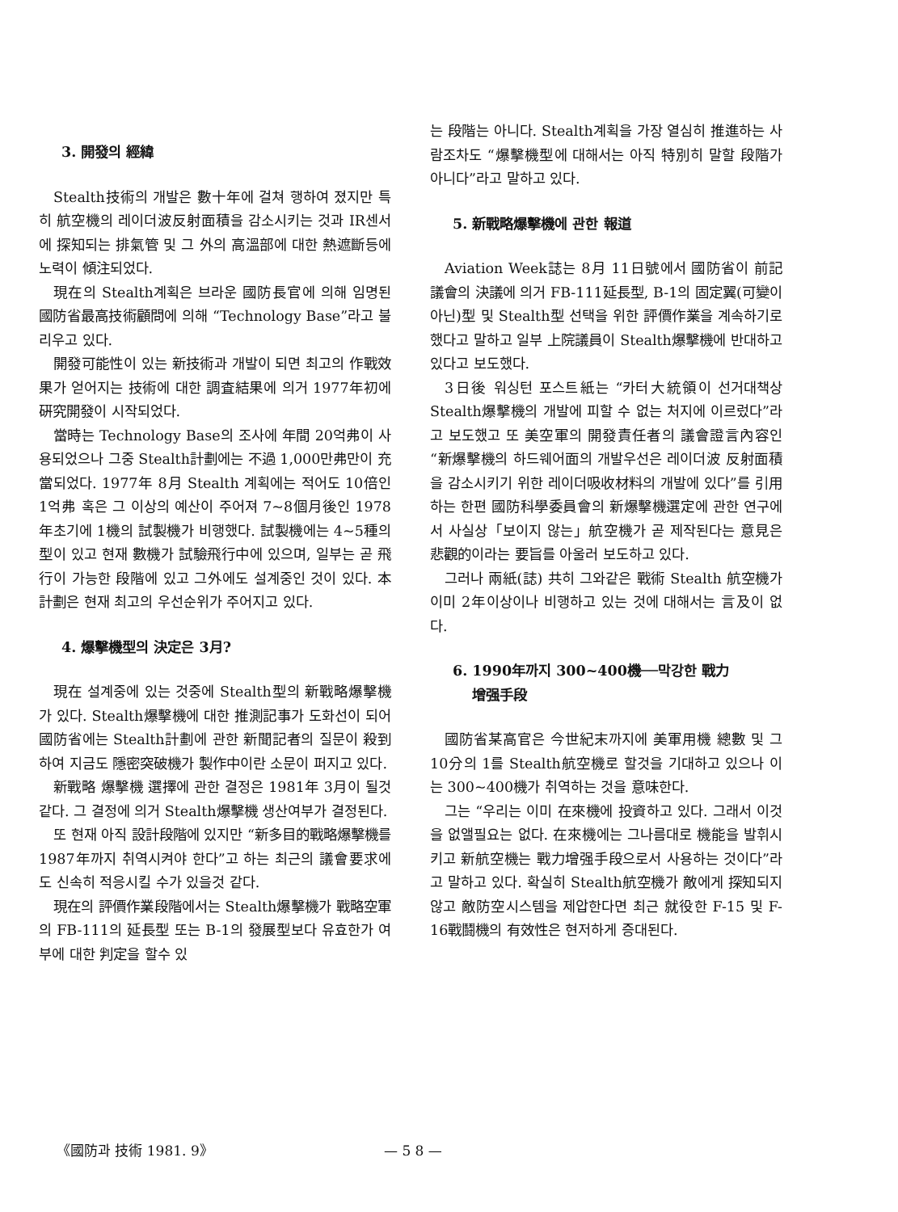3. 開發의 經緯
Stealth技術의 개발은 數十年에 걸쳐 행하여 졌지만 특히 航空機의 레이더波反射面積을 감소시키는 것과 IR센서에 探知되는 排氣管 및 그 外의 高溫部에 대한 熱遮斷등에 노력이 傾注되었다.
現在의 Stealth계획은 브라운 國防長官에 의해 임명된 國防省最高技術顧問에 의해 “Technology Base”라고 불리우고 있다.
開發可能性이 있는 新技術과 개발이 되면 최고의 作戰效果가 얻어지는 技術에 대한 調査結果에 의거 1977年初에 硏究開發이 시작되었다.
當時는 Technology Base의 조사에 年間 20억弗이 사용되었으나 그중 Stealth計劃에는 不過 1,000만弗만이 充當되었다. 1977年 8月 Stealth 계획에는 적어도 10倍인 1억弗 혹은 그 이상의 예산이 주어져 7~8個月後인 1978年초기에 1機의 試製機가 비행했다. 試製機에는 4~5種의 型이 있고 현재 數機가 試驗飛行中에 있으며, 일부는 곧 飛行이 가능한 段階에 있고 그外에도 설계중인 것이 있다. 本計劃은 현재 최고의 우선순위가 주어지고 있다.
4. 爆擊機型의 決定은 3月?
現在 설계중에 있는 것중에 Stealth型의 新戰略爆擊機가 있다. Stealth爆擊機에 대한 推測記事가 도화선이 되어 國防省에는 Stealth計劃에 관한 新聞記者의 질문이 殺到하여 지금도 隱密突破機가 製作中이란 소문이 퍼지고 있다.
新戰略 爆擊機 選擇에 관한 결정은 1981年 3月이 될것 같다. 그 결정에 의거 Stealth爆擊機 생산여부가 결정된다.
또 현재 아직 設計段階에 있지만 “新多目的戰略爆擊機를 1987年까지 취역시켜야 한다”고 하는 최근의 議會要求에도 신속히 적응시킬 수가 있을것 같다.
現在의 評價作業段階에서는 Stealth爆擊機가 戰略空軍의 FB-111의 延長型 또는 B-1의 發展型보다 유효한가 여부에 대한 判定을 할수 있
는 段階는 아니다. Stealth계획을 가장 열심히 推進하는 사람조차도 “爆擊機型에 대해서는 아직 特別히 말할 段階가 아니다”라고 말하고 있다.
5. 新戰略爆擊機에 관한 報道
Aviation Week誌는 8月 11日號에서 國防省이 前記 議會의 決議에 의거 FB-111延長型, B-1의 固定翼(可變이 아닌)型 및 Stealth型 선택을 위한 評價作業을 계속하기로 했다고 말하고 일부 上院議員이 Stealth爆擊機에 반대하고 있다고 보도했다.
3日後 워싱턴 포스트紙는 “카터大統領이 선거대책상 Stealth爆擊機의 개발에 피할 수 없는 처지에 이르렀다”라고 보도했고 또 美空軍의 開發責任者의 議會證言內容인 “新爆擊機의 하드웨어面의 개발우선은 레이더波 反射面積을 감소시키기 위한 레이더吸收材料의 개발에 있다”를 引用하는 한편 國防科學委員會의 新爆擊機選定에 관한 연구에서 사실상「보이지 않는」航空機가 곧 제작된다는 意見은 悲觀的이라는 要旨를 아울러 보도하고 있다.
그러나 兩紙(誌) 共히 그와같은 戰術 Stealth 航空機가 이미 2年이상이나 비행하고 있는 것에 대해서는 言及이 없다.
6. 1990年까지 300~400機──막강한 戰力
增强手段
國防省某高官은 今世紀末까지에 美軍用機 總數 및 그 10分의 1를 Stealth航空機로 할것을 기대하고 있으나 이는 300~400機가 취역하는 것을 意味한다.
그는 “우리는 이미 在來機에 投資하고 있다. 그래서 이것을 없앨필요는 없다. 在來機에는 그나름대로 機能을 발휘시키고 新航空機는 戰力增强手段으로서 사용하는 것이다”라고 말하고 있다. 확실히 Stealth航空機가 敵에게 探知되지 않고 敵防空시스템을 제압한다면 최근 就役한 F-15 및 F-16戰鬪機의 有效性은 현저하게 증대된다.
《國防과 技術 1981. 9》 — 5 8 —